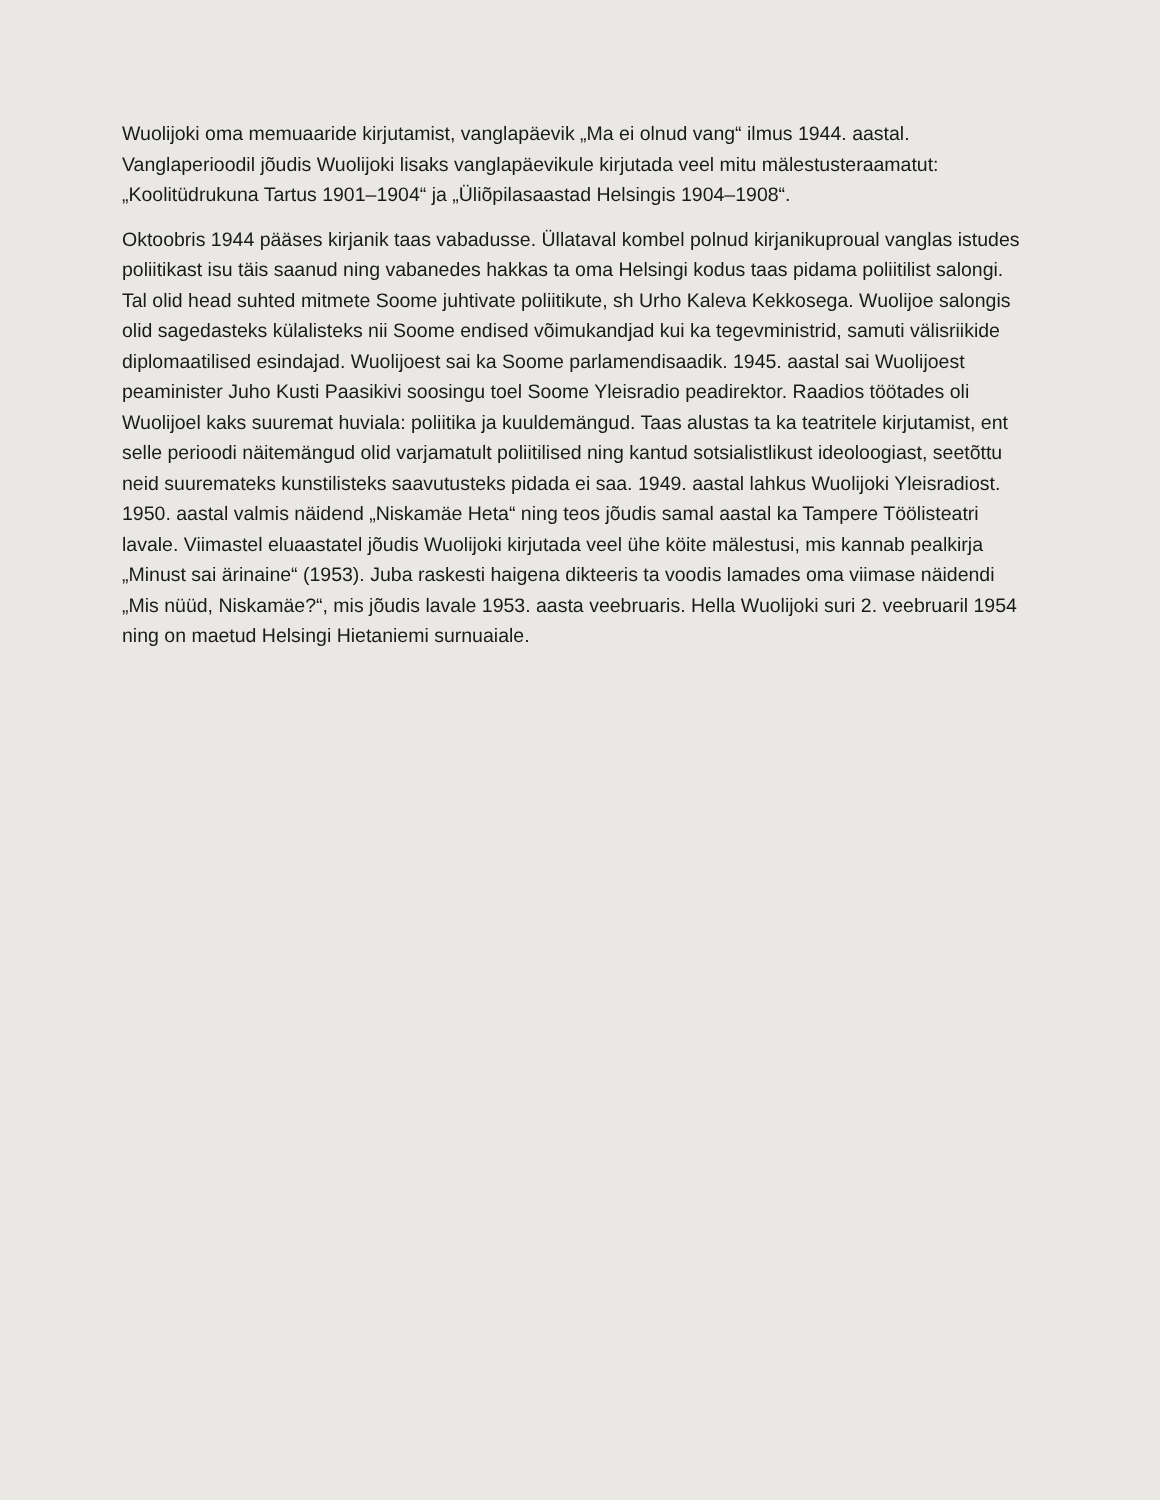Wuolijoki oma memuaaride kirjutamist, vanglapäevik „Ma ei olnud vang“ ilmus 1944. aastal. Vanglaperioodil jõudis Wuolijoki lisaks vanglapäevikule kirjutada veel mitu mälestusteraamatut: „Koolitüdrukuna Tartus 1901–1904“ ja „Üliõpilasaastad Helsingis 1904–1908“.
Oktoobris 1944 pääses kirjanik taas vabadusse. Üllataval kombel polnud kirjanikuproual vanglas istudes poliitikast isu täis saanud ning vabanedes hakkas ta oma Helsingi kodus taas pidama poliitilist salongi. Tal olid head suhted mitmete Soome juhtivate poliitikute, sh Urho Kaleva Kekkosega. Wuolijoe salongis olid sagedasteks külalisteks nii Soome endised võimukandjad kui ka tegevministrid, samuti välisriikide diplomaatilised esindajad. Wuolijoest sai ka Soome parlamendisaadik. 1945. aastal sai Wuolijoest peaminister Juho Kusti Paasikivi soosingu toel Soome Yleisradio peadirektor. Raadios töötades oli Wuolijoel kaks suuremat huviala: poliitika ja kuuldemängud. Taas alustas ta ka teatritele kirjutamist, ent selle perioodi näitemängud olid varjamatult poliitilised ning kantud sotsialistlikust ideoloogiast, seetõttu neid suuremateks kunstilisteks saavutusteks pidada ei saa. 1949. aastal lahkus Wuolijoki Yleisradiost. 1950. aastal valmis näidend „Niskamäe Heta“ ning teos jõudis samal aastal ka Tampere Töölisteatri lavale. Viimastel eluaastatel jõudis Wuolijoki kirjutada veel ühe köite mälestusi, mis kannab pealkirja „Minust sai ärinaine“ (1953). Juba raskesti haigena dikteeris ta voodis lamades oma viimase näidendi „Mis nüüd, Niskamäe?“, mis jõudis lavale 1953. aasta veebruaris. Hella Wuolijoki suri 2. veebruaril 1954 ning on maetud Helsingi Hietaniemi surnuaiale.